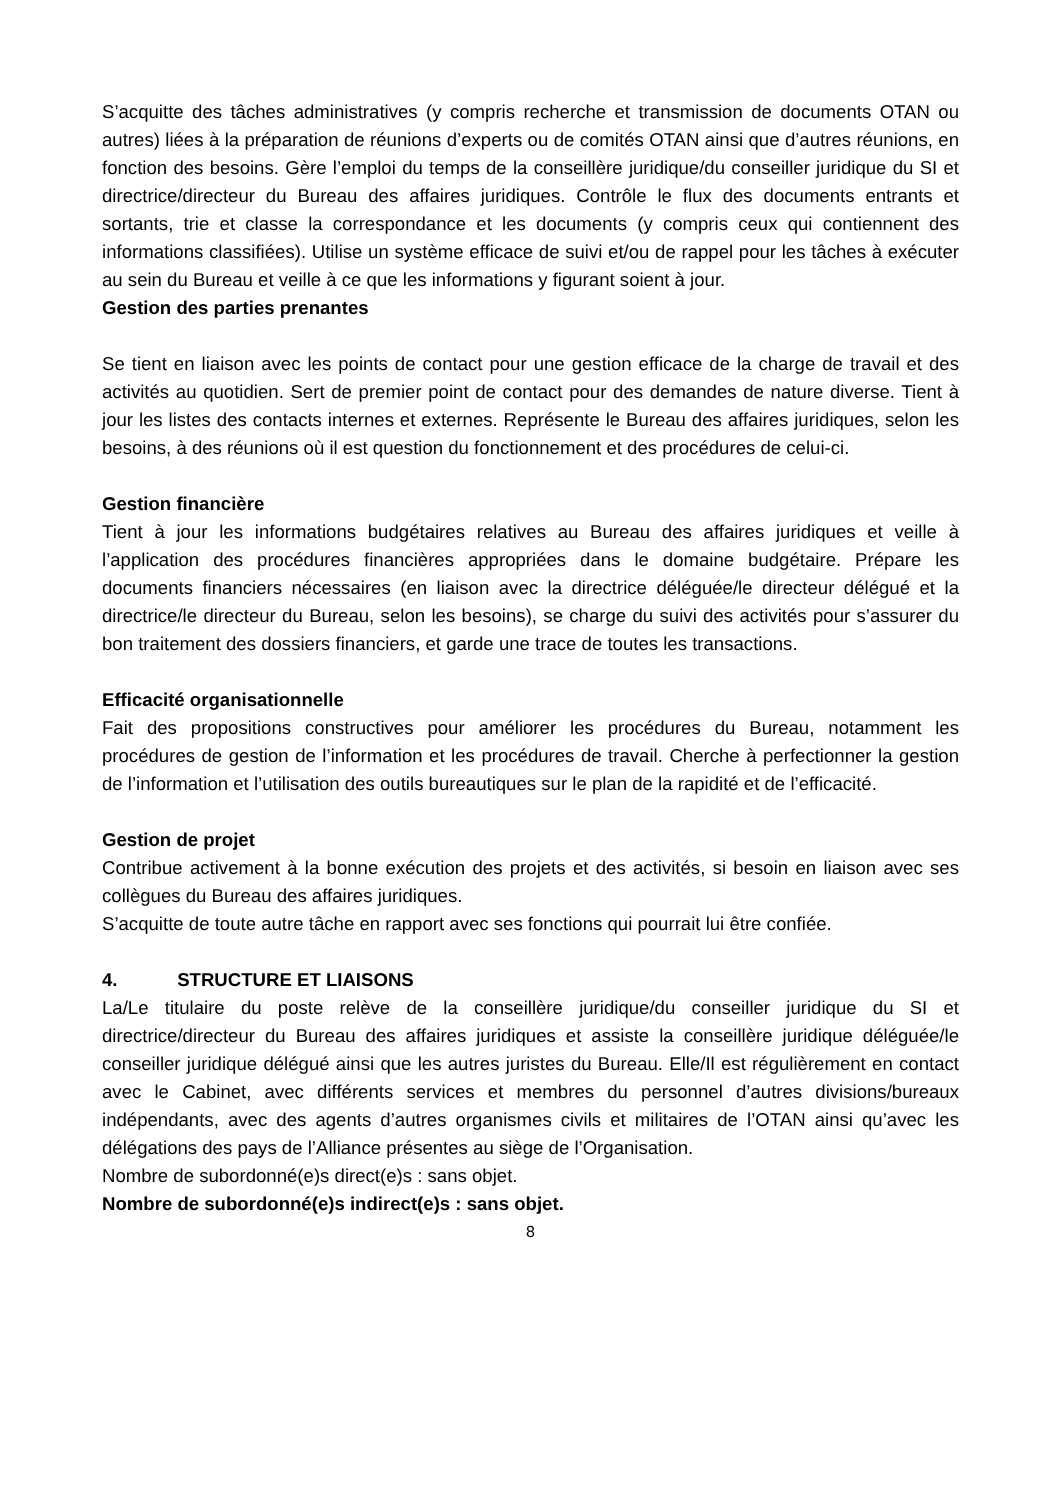S’acquitte des tâches administratives (y compris recherche et transmission de documents OTAN ou autres) liées à la préparation de réunions d’experts ou de comités OTAN ainsi que d’autres réunions, en fonction des besoins. Gère l’emploi du temps de la conseillère juridique/du conseiller juridique du SI et directrice/directeur du Bureau des affaires juridiques. Contrôle le flux des documents entrants et sortants, trie et classe la correspondance et les documents (y compris ceux qui contiennent des informations classifiées). Utilise un système efficace de suivi et/ou de rappel pour les tâches à exécuter au sein du Bureau et veille à ce que les informations y figurant soient à jour.
Gestion des parties prenantes
Se tient en liaison avec les points de contact pour une gestion efficace de la charge de travail et des activités au quotidien. Sert de premier point de contact pour des demandes de nature diverse. Tient à jour les listes des contacts internes et externes. Représente le Bureau des affaires juridiques, selon les besoins, à des réunions où il est question du fonctionnement et des procédures de celui-ci.
Gestion financière
Tient à jour les informations budgétaires relatives au Bureau des affaires juridiques et veille à l’application des procédures financières appropriées dans le domaine budgétaire. Prépare les documents financiers nécessaires (en liaison avec la directrice déléguée/le directeur délégué et la directrice/le directeur du Bureau, selon les besoins), se charge du suivi des activités pour s’assurer du bon traitement des dossiers financiers, et garde une trace de toutes les transactions.
Efficacité organisationnelle
Fait des propositions constructives pour améliorer les procédures du Bureau, notamment les procédures de gestion de l’information et les procédures de travail. Cherche à perfectionner la gestion de l’information et l’utilisation des outils bureautiques sur le plan de la rapidité et de l’efficacité.
Gestion de projet
Contribue activement à la bonne exécution des projets et des activités, si besoin en liaison avec ses collègues du Bureau des affaires juridiques.
S’acquitte de toute autre tâche en rapport avec ses fonctions qui pourrait lui être confiée.
4. STRUCTURE ET LIAISONS
La/Le titulaire du poste relève de la conseillère juridique/du conseiller juridique du SI et directrice/directeur du Bureau des affaires juridiques et assiste la conseillère juridique déléguée/le conseiller juridique délégué ainsi que les autres juristes du Bureau. Elle/Il est régulièrement en contact avec le Cabinet, avec différents services et membres du personnel d’autres divisions/bureaux indépendants, avec des agents d’autres organismes civils et militaires de l’OTAN ainsi qu’avec les délégations des pays de l’Alliance présentes au siège de l’Organisation.
Nombre de subordonné(e)s direct(e)s : sans objet.
Nombre de subordonné(e)s indirect(e)s : sans objet.
8